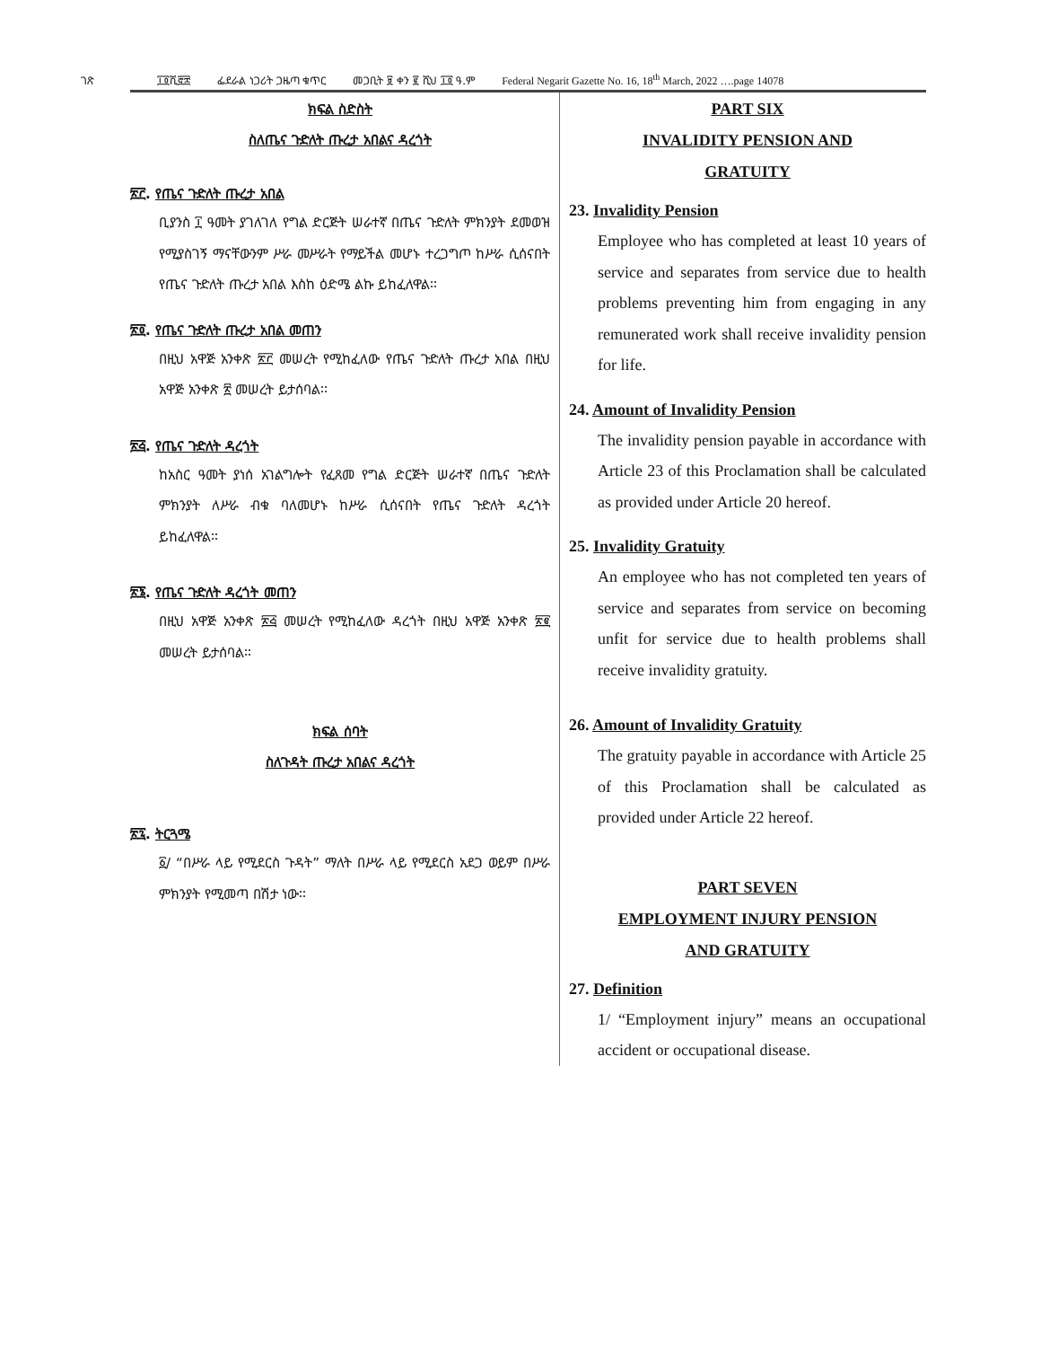ገጽ ፲፬ሺ፸፰ ፌደራል ነጋሪት ጋዜጣ ቁጥር መጋቢት ፱ ቀን ፪ ሺህ ፲፬ ዓ.ም Federal Negarit Gazette No. 16, 18<sup>th</sup> March, 2022 ….page 14078
ክፍል ስድስት
ስለጤና ጉድለት ጡረታ አበልና ዳረጎት
፳፫. የጤና ጉድለት ጡረታ አበል
ቢያንስ ፲ ዓመት ያገለገለ የግል ድርጅት ሠራተኛ በጤና ጉድለት ምክንያት ደመወዝ የሚያስገኝ ማናቸውንም ሥራ መሥራት የማይችል መሆኑ ተረጋግጦ ከሥራ ሲሰናበት የጤና ጉድለት ጡረታ አበል እስከ ዕድሜ ልኩ ይከፈለዋል፡፡
፳፬. የጤና ጉድለት ጡረታ አበል መጠን
በዚህ አዋጅ አንቀጽ ፳፫ መሠረት የሚከፈለው የጤና ጉድለት ጡረታ አበል በዚህ አዋጅ አንቀጽ ፳ መሠረት ይታሰባል፡፡
፳፭. የጤና ጉድለት ዳረጎት
ከአስር ዓመት ያነሰ አገልግሎት የፈጸመ የግል ድርጅት ሠራተኛ በጤና ጉድለት ምክንያት ለሥራ ብቁ ባለመሆኑ ከሥራ ሲሰናበት የጤና ጉድለት ዳረጎት ይከፈለዋል፡፡
፳፮. የጤና ጉድለት ዳረጎት መጠን
በዚህ አዋጅ አንቀጽ ፳፭ መሠረት የሚከፈለው ዳረጎት በዚህ አዋጅ አንቀጽ ፳፪ መሠረት ይታሰባል፡፡
ክፍል ሰባት
ስለጉዳት ጡረታ አበልና ዳረጎት
፳፯. ትርጓሜ
፩/ “በሥራ ላይ የሚደርስ ጉዳት” ማለት በሥራ ላይ የሚደርስ አደጋ ወይም በሥራ ምክንያት የሚመጣ በሽታ ነው፡፡
PART SIX
INVALIDITY PENSION AND
GRATUITY
23. Invalidity Pension
Employee who has completed at least 10 years of service and separates from service due to health problems preventing him from engaging in any remunerated work shall receive invalidity pension for life.
24. Amount of Invalidity Pension
The invalidity pension payable in accordance with Article 23 of this Proclamation shall be calculated as provided under Article 20 hereof.
25. Invalidity Gratuity
An employee who has not completed ten years of service and separates from service on becoming unfit for service due to health problems shall receive invalidity gratuity.
26. Amount of Invalidity Gratuity
The gratuity payable in accordance with Article 25 of this Proclamation shall be calculated as provided under Article 22 hereof.
PART SEVEN
EMPLOYMENT INJURY PENSION
AND GRATUITY
27. Definition
1/ “Employment injury” means an occupational accident or occupational disease.